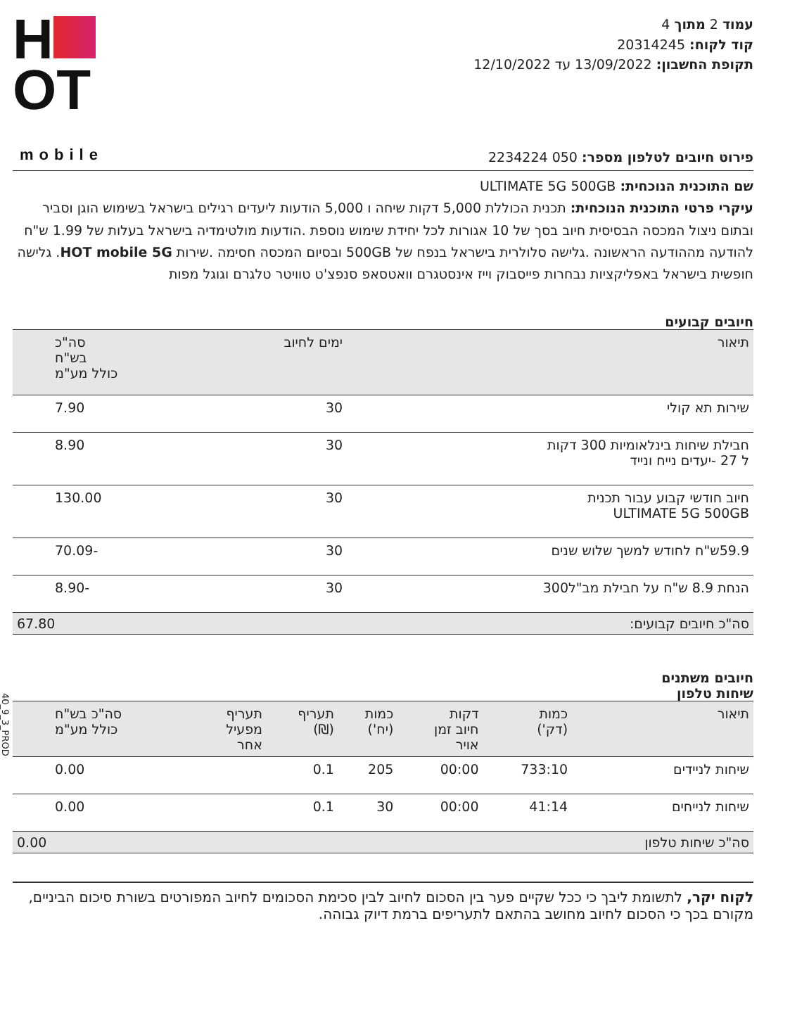עמוד 2 מתוך 4
קוד לקוח: 20314245
תקופת החשבון: 13/09/2022 עד 12/10/2022
H
OT
mobile
פירוט חיובים לטלפון מספר: 050 2234224
שם התוכנית הנוכחית: ULTIMATE 5G 500GB
עיקרי פרטי התוכנית הנוכחית: תכנית הכוללת 5,000 דקות שיחה ו 5,000 הודעות ליעדים רגילים בישראל בשימוש הוגן וסביר ובתום ניצול המכסה הבסיסית חיוב בסך של 10 אגורות לכל יחידת שימוש נוספת .הודעות מולטימדיה בישראל בעלות של 1.99 ש"ח להודעה מההודעה הראשונה .גלישה סלולרית בישראל בנפח של 500GB ובסיום המכסה חסימה .שירות HOT mobile 5G. גלישה חופשית בישראל באפליקציות נבחרות פייסבוק וייז אינסטגרם וואטסאפ סנפצ'ט טוויטר טלגרם וגוגל מפות
חיובים קבועים
| תיאור | ימים לחיוב | סה"כ בש"ח כולל מע"מ |
| --- | --- | --- |
| שירות תא קולי | 30 | 7.90 |
| חבילת שיחות בינלאומיות 300 דקות ל 27 -יעדים נייח ונייד | 30 | 8.90 |
| חיוב חודשי קבוע עבור תכנית ULTIMATE 5G 500GB | 30 | 130.00 |
| 59.9ש"ח לחודש למשך שלוש שנים | 30 | -70.09 |
| הנחת 8.9 ש"ח על חבילת מב"ל300 | 30 | -8.90 |
| סה"כ חיובים קבועים: | | 67.80 |
חיובים משתנים
שיחות טלפון
| תיאור | כמות (דק') | דקות חיוב זמן אויר | כמות (יח') | תעריף (₪) | תעריף מפעיל אחר | סה"כ בש"ח כולל מע"מ |
| --- | --- | --- | --- | --- | --- | --- |
| שיחות לניידים | 733:10 | 00:00 | 205 | 0.1 | | 0.00 |
| שיחות לנייחים | 41:14 | 00:00 | 30 | 0.1 | | 0.00 |
| סה"כ שיחות טלפון | | | | | | 0.00 |
לקוח יקר, לתשומת ליבך כי ככל שקיים פער בין הסכום לחיוב לבין סכימת הסכומים לחיוב המפורטים בשורת סיכום הביניים, מקורם בכך כי הסכום לחיוב מחושב בהתאם לתעריפים ברמת דיוק גבוהה.
40_9_3_PROD